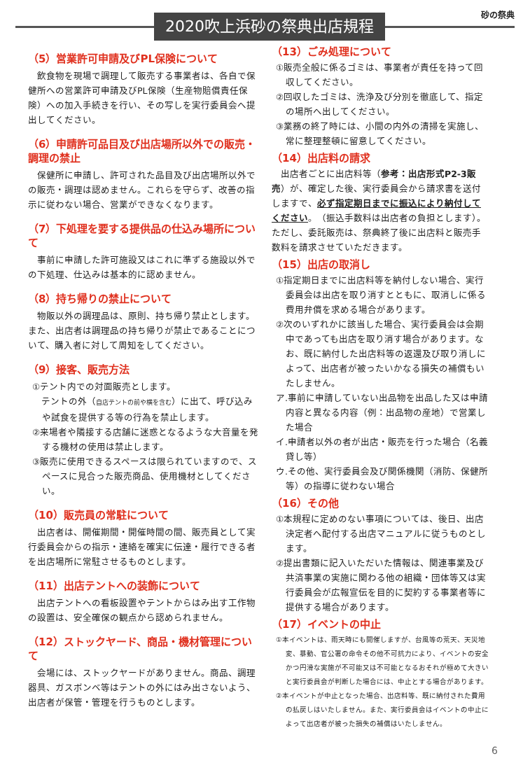2020吹上浜砂の祭典出店規程 砂の祭典
（5）営業許可申請及びPL保険について
　飲食物を現場で調理して販売する事業者は、各自で保健所への営業許可申請及びPL保険（生産物賠償責任保険）への加入手続きを行い、その写しを実行委員会へ提出してください。
（6）申請許可品目及び出店場所以外での販売・調理の禁止
　保健所に申請し、許可された品目及び出店場所以外での販売・調理は認めません。これらを守らず、改善の指示に従わない場合、営業ができなくなります。
（7）下処理を要する提供品の仕込み場所について
　事前に申請した許可施設又はこれに準ずる施設以外での下処理、仕込みは基本的に認めません。
（8）持ち帰りの禁止について
　物販以外の調理品は、原則、持ち帰り禁止とします。また、出店者は調理品の持ち帰りが禁止であることについて、購入者に対して周知をしてください。
（9）接客、販売方法
①テント内での対面販売とします。
　テントの外（自店テントの前や横を含む）に出て、呼び込みや試食を提供する等の行為を禁止します。
②来場者や隣接する店舗に迷惑となるような大音量を発する機材の使用は禁止します。
③販売に使用できるスペースは限られていますので、スペースに見合った販売商品、使用機材としてください。
（10）販売員の常駐について
　出店者は、開催期間・開催時間の間、販売員として実行委員会からの指示・連絡を確実に伝達・履行できる者を出店場所に常駐させるものとします。
（11）出店テントへの装飾について
　出店テントへの看板設置やテントからはみ出す工作物の設置は、安全確保の観点から認められません。
（12）ストックヤード、商品・機材管理について
　会場には、ストックヤードがありません。商品、調理器具、ガスボンベ等はテントの外にはみ出さないよう、出店者が保管・管理を行うものとします。
（13）ごみ処理について
①販売全般に係るゴミは、事業者が責任を持って回収してください。
②回収したゴミは、洗浄及び分別を徹底して、指定の場所へ出してください。
③業務の終了時には、小間の内外の清掃を実施し、常に整理整頓に留意してください。
（14）出店料の請求
　出店者ごとに出店料等（参考：出店形式P2-3販売）が、確定した後、実行委員会から請求書を送付しますで、必ず指定期日までに振込により納付してください。（振込手数料は出店者の負担とします）。ただし、委託販売は、祭典終了後に出店料と販売手数料を請求させていただきます。
（15）出店の取消し
①指定期日までに出店料等を納付しない場合、実行委員会は出店を取り消すとともに、取消しに係る費用弁償を求める場合があります。
②次のいずれかに該当した場合、実行委員会は会期中であっても出店を取り消す場合があります。なお、既に納付した出店料等の返還及び取り消しによって、出店者が被ったいかなる損失の補償もいたしません。
ア.事前に申請していない出品物を出品した又は申請内容と異なる内容（例：出品物の産地）で営業した場合
イ.申請者以外の者が出店・販売を行った場合（名義貸し等）
ウ.その他、実行委員会及び関係機関（消防、保健所等）の指導に従わない場合
（16）その他
①本規程に定めのない事項については、後日、出店決定者へ配付する出店マニュアルに従うものとします。
②提出書類に記入いただいた情報は、関連事業及び共済事業の実施に関わる他の組織・団体等又は実行委員会が広報宣伝を目的に契約する事業者等に提供する場合があります。
（17）イベントの中止
①本イベントは、雨天時にも開催しますが、台風等の荒天、天災地変、暴動、官公署の命令その他不可抗力により、イベントの安全かつ円滑な実施が不可能又は不可能となるおそれが極めて大きいと実行委員会が判断した場合には、中止とする場合があります。
②本イベントが中止となった場合、出店料等、既に納付された費用の払戻しはいたしません。また、実行委員会はイベントの中止によって出店者が被った損失の補償はいたしません。
6